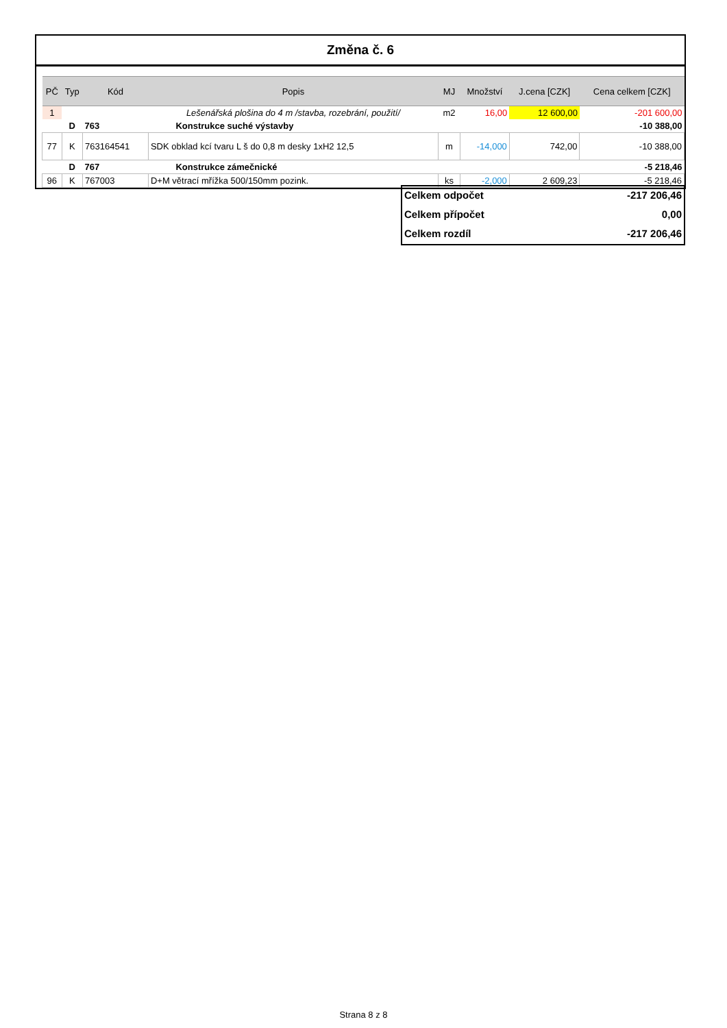Změna č. 6
| PČ | Typ | Kód | Popis | MJ | Množství | J.cena [CZK] | Cena celkem [CZK] |
| --- | --- | --- | --- | --- | --- | --- | --- |
| 1 | | | Lešenářská plošina do 4 m /stavba, rozebrání, použití/ | m2 | 16,00 | 12 600,00 | -201 600,00 |
| | D | 763 | Konstrukce suché výstavby | | | | -10 388,00 |
| 77 | K | 763164541 | SDK obklad kcí tvaru L š do 0,8 m desky 1xH2 12,5 | m | -14,000 | 742,00 | -10 388,00 |
| | D | 767 | Konstrukce zámečnické | | | | -5 218,46 |
| 96 | K | 767003 | D+M větrací mřížka 500/150mm pozink. | ks | -2,000 | 2 609,23 | -5 218,46 |
Celkem odpočet -217 206,46
Celkem přípočet 0,00
Celkem rozdíl -217 206,46
Strana 8 z 8